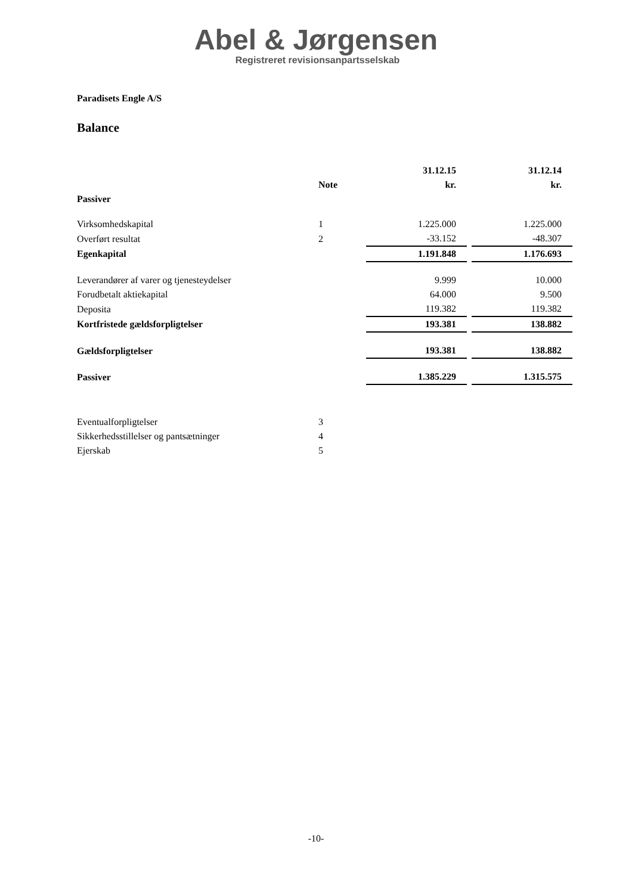Abel & Jørgensen
Registreret revisionsanpartsselskab
Paradisets Engle A/S
Balance
| | | 31.12.15 | | 31.12.14 |
| --- | --- | --- | --- | --- |
| | Note | kr. | | kr. |
| Passiver | | | | |
| Virksomhedskapital | 1 | 1.225.000 | | 1.225.000 |
| Overført resultat | 2 | -33.152 | | -48.307 |
| Egenkapital | | 1.191.848 | | 1.176.693 |
| Leverandører af varer og tjenesteydelser | | 9.999 | | 10.000 |
| Forudbetalt aktiekapital | | 64.000 | | 9.500 |
| Deposita | | 119.382 | | 119.382 |
| Kortfristede gældsforpligtelser | | 193.381 | | 138.882 |
| Gældsforpligtelser | | 193.381 | | 138.882 |
| Passiver | | 1.385.229 | | 1.315.575 |
| Eventualforpligtelser | 3 | | | |
| Sikkerhedsstillelser og pantsætninger | 4 | | | |
| Ejerskab | 5 | | | |
-10-